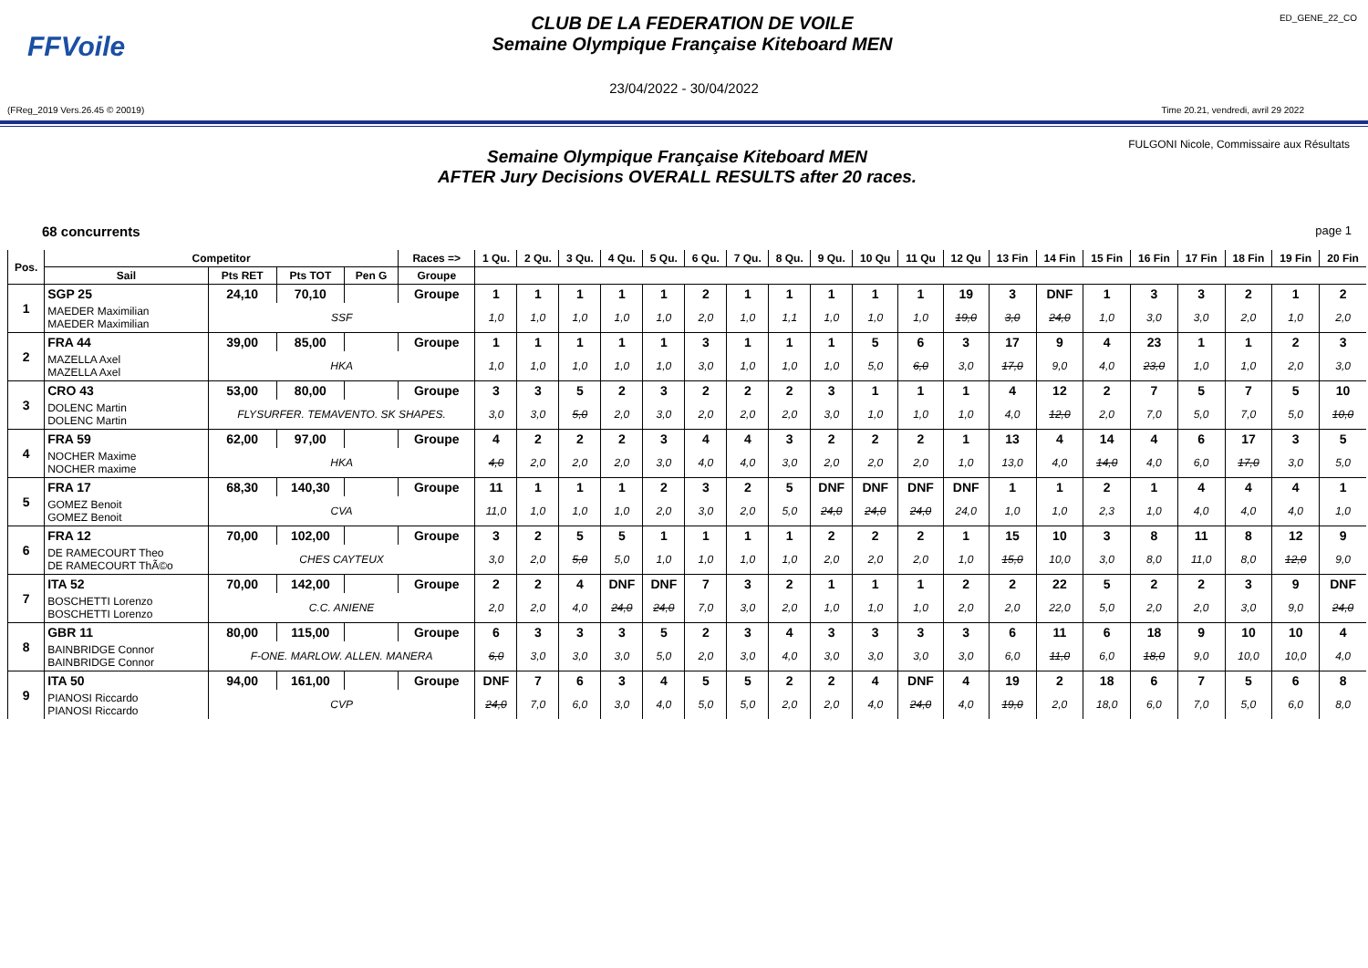FFVoile
CLUB DE LA FEDERATION DE VOILE
Semaine Olympique Française Kiteboard MEN
ED_GENE_22_CO
23/04/2022 - 30/04/2022
(FReg_2019 Vers.26.45 © 20019) Time 20.21, vendredi, avril 29 2022
Semaine Olympique Française Kiteboard MEN
AFTER Jury Decisions OVERALL RESULTS after 20 races.
FULGONI Nicole, Commissaire aux Résultats
68 concurrents page 1
| Pos. | Competitor | | | | Races => | 1 Qu. | 2 Qu. | 3 Qu. | 4 Qu. | 5 Qu. | 6 Qu. | 7 Qu. | 8 Qu. | 9 Qu. | 10 Qu | 11 Qu | 12 Qu | 13 Fin | 14 Fin | 15 Fin | 16 Fin | 17 Fin | 18 Fin | 19 Fin | 20 Fin |
| --- | --- | --- | --- | --- | --- | --- | --- | --- | --- | --- | --- | --- | --- | --- | --- | --- | --- | --- | --- | --- | --- | --- | --- | --- | --- |
| | Sail | Pts RET | Pts TOT | Pen G | Groupe | | | | | | | | | | | | | | | | | | | | |
| 1 | SGP 25 | 24,10 | 70,10 | | Groupe | 1 | 1 | 1 | 1 | 1 | 2 | 1 | 1 | 1 | 1 | 1 | 19 | 3 | DNF | 1 | 3 | 3 | 2 | 1 | 2 |
| | MAEDER Maximilian MAEDER Maximilian | SSF | | | | 1,0 | 1,0 | 1,0 | 1,0 | 1,0 | 2,0 | 1,0 | 1,1 | 1,0 | 1,0 | 1,0 | 19,0 | 3,0 | 24,0 | 1,0 | 3,0 | 3,0 | 2,0 | 1,0 | 2,0 |
| 2 | FRA 44 | 39,00 | 85,00 | | Groupe | 1 | 1 | 1 | 1 | 1 | 3 | 1 | 1 | 1 | 5 | 6 | 3 | 17 | 9 | 4 | 23 | 1 | 1 | 2 | 3 |
| | MAZELLA Axel MAZELLA Axel | HKA | | | | 1,0 | 1,0 | 1,0 | 1,0 | 1,0 | 3,0 | 1,0 | 1,0 | 1,0 | 5,0 | 6,0 | 3,0 | 17,0 | 9,0 | 4,0 | 23,0 | 1,0 | 1,0 | 2,0 | 3,0 |
| 3 | CRO 43 | 53,00 | 80,00 | | Groupe | 3 | 3 | 5 | 2 | 3 | 2 | 2 | 2 | 3 | 1 | 1 | 1 | 4 | 12 | 2 | 7 | 5 | 7 | 5 | 10 |
| | DOLENC Martin DOLENC Martin | FLYSURFER. TEMAVENTO. SK SHAPES. | | | | 3,0 | 3,0 | 5,0 | 2,0 | 3,0 | 2,0 | 2,0 | 2,0 | 3,0 | 1,0 | 1,0 | 1,0 | 4,0 | 12,0 | 2,0 | 7,0 | 5,0 | 7,0 | 5,0 | 10,0 |
| 4 | FRA 59 | 62,00 | 97,00 | | Groupe | 4 | 2 | 2 | 2 | 3 | 4 | 4 | 3 | 2 | 2 | 2 | 1 | 13 | 4 | 14 | 4 | 6 | 17 | 3 | 5 |
| | NOCHER Maxime NOCHER maxime | HKA | | | | 4,0 | 2,0 | 2,0 | 2,0 | 3,0 | 4,0 | 4,0 | 3,0 | 2,0 | 2,0 | 2,0 | 1,0 | 13,0 | 4,0 | 14,0 | 4,0 | 6,0 | 17,0 | 3,0 | 5,0 |
| 5 | FRA 17 | 68,30 | 140,30 | | Groupe | 11 | 1 | 1 | 1 | 2 | 3 | 2 | 5 | DNF | DNF | DNF | DNF | 1 | 1 | 2 | 1 | 4 | 4 | 4 | 1 |
| | GOMEZ Benoit GOMEZ Benoit | CVA | | | | 11,0 | 1,0 | 1,0 | 1,0 | 2,0 | 3,0 | 2,0 | 5,0 | 24,0 | 24,0 | 24,0 | 24,0 | 1,0 | 1,0 | 2,3 | 1,0 | 4,0 | 4,0 | 4,0 | 1,0 |
| 6 | FRA 12 | 70,00 | 102,00 | | Groupe | 3 | 2 | 5 | 5 | 1 | 1 | 1 | 1 | 2 | 2 | 2 | 1 | 15 | 10 | 3 | 8 | 11 | 8 | 12 | 9 |
| | DE RAMECOURT Theo DE RAMECOURT ThÃ©o | CHES CAYTEUX | | | | 3,0 | 2,0 | 5,0 | 5,0 | 1,0 | 1,0 | 1,0 | 1,0 | 2,0 | 2,0 | 2,0 | 1,0 | 15,0 | 10,0 | 3,0 | 8,0 | 11,0 | 8,0 | 12,0 | 9,0 |
| 7 | ITA 52 | 70,00 | 142,00 | | Groupe | 2 | 2 | 4 | DNF | DNF | 7 | 3 | 2 | 1 | 1 | 1 | 2 | 2 | 22 | 5 | 2 | 2 | 3 | 9 | DNF |
| | BOSCHETTI Lorenzo BOSCHETTI Lorenzo | C.C. ANIENE | | | | 2,0 | 2,0 | 4,0 | 24,0 | 24,0 | 7,0 | 3,0 | 2,0 | 1,0 | 1,0 | 1,0 | 2,0 | 2,0 | 22,0 | 5,0 | 2,0 | 2,0 | 3,0 | 9,0 | 24,0 |
| 8 | GBR 11 | 80,00 | 115,00 | | Groupe | 6 | 3 | 3 | 3 | 5 | 2 | 3 | 4 | 3 | 3 | 3 | 3 | 6 | 11 | 6 | 18 | 9 | 10 | 10 | 4 |
| | BAINBRIDGE Connor BAINBRIDGE Connor | F-ONE. MARLOW. ALLEN. MANERA | | | | 6,0 | 3,0 | 3,0 | 3,0 | 5,0 | 2,0 | 3,0 | 4,0 | 3,0 | 3,0 | 3,0 | 3,0 | 6,0 | 11,0 | 6,0 | 18,0 | 9,0 | 10,0 | 10,0 | 4,0 |
| 9 | ITA 50 | 94,00 | 161,00 | | Groupe | DNF | 7 | 6 | 3 | 4 | 5 | 5 | 2 | 2 | 4 | DNF | 4 | 19 | 2 | 18 | 6 | 7 | 5 | 6 | 8 |
| | PIANOSI Riccardo PIANOSI Riccardo | CVP | | | | 24,0 | 7,0 | 6,0 | 3,0 | 4,0 | 5,0 | 5,0 | 2,0 | 2,0 | 4,0 | 24,0 | 4,0 | 19,0 | 2,0 | 18,0 | 6,0 | 7,0 | 5,0 | 6,0 | 8,0 |